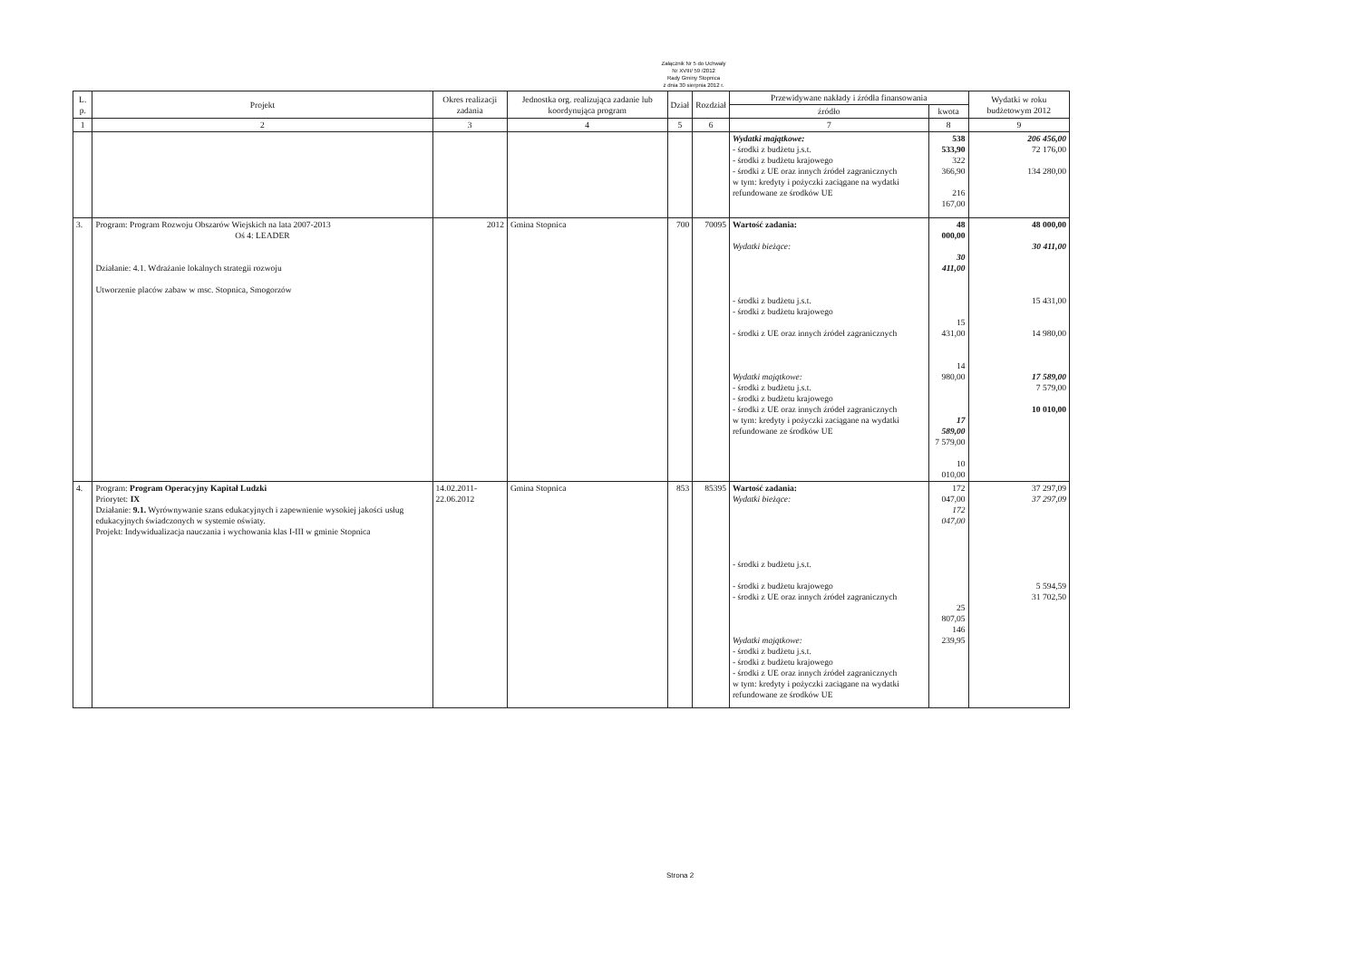Załącznik Nr 5 do Uchwały
Nr XVIII/ 59 /2012
Rady Gminy Stopnica
z dnia 30 sierpnia 2012 r.
| L. p. | Projekt | Okres realizacji zadania | Jednostka org. realizująca zadanie lub koordynująca program | Dział | Rozdział | Przewidywane nakłady i źródła finansowania | | Wydatki w roku budżetowym 2012 |
| --- | --- | --- | --- | --- | --- | --- | --- | --- |
| | | | | | | źródło | kwota | |
| 1 | 2 | 3 | 4 | 5 | 6 | 7 | 8 | 9 |
| | | | | | | Wydatki majątkowe: - środki z budżetu j.s.t. - środki z budżetu krajowego - środki z UE oraz innych źródeł zagranicznych w tym: kredyty i pożyczki zaciągane na wydatki refundowane ze środków UE | 538 533,90 322 366,90 216 167,00 | 206 456,00 72 176,00 134 280,00 |
| 3. | Program: Program Rozwoju Obszarów Wiejskich na lata 2007-2013 Oś 4: LEADER Działanie: 4.1. Wdrażanie lokalnych strategii rozwoju Utworzenie placów zabaw w msc. Stopnica, Smogorzów | 2012 | Gmina Stopnica | 700 | 70095 | Wartość zadania: Wydatki bieżące: - środki z budżetu j.s.t. - środki z budżetu krajowego - środki z UE oraz innych źródeł zagranicznych Wydatki majątkowe: - środki z budżetu j.s.t. - środki z budżetu krajowego - środki z UE oraz innych źródeł zagranicznych w tym: kredyty i pożyczki zaciągane na wydatki refundowane ze środków UE | 48 000,00 30 411,00 15 431,00 14 980,00 17 589,00 7 579,00 10 010,00 | 48 000,00 30 411,00 15 431,00 14 980,00 17 589,00 7 579,00 10 010,00 |
| 4. | Program: Program Operacyjny Kapitał Ludzki Priorytet: IX Działanie: 9.1. Wyrównywanie szans edukacyjnych i zapewnienie wysokiej jakości usług edukacyjnych świadczonych w systemie oświaty. Projekt: Indywidualizacja nauczania i wychowania klas I-III w gminie Stopnica | 14.02.2011- 22.06.2012 | Gmina Stopnica | 853 | 85395 | Wartość zadania: Wydatki bieżące: - środki z budżetu j.s.t. - środki z budżetu krajowego - środki z UE oraz innych źródeł zagranicznych Wydatki majątkowe: - środki z budżetu j.s.t. - środki z budżetu krajowego - środki z UE oraz innych źródeł zagranicznych w tym: kredyty i pożyczki zaciągane na wydatki refundowane ze środków UE | 172 047,00 172 047,00 25 807,05 146 239,95 | 37 297,09 37 297,09 5 594,59 31 702,50 |
Strona 2